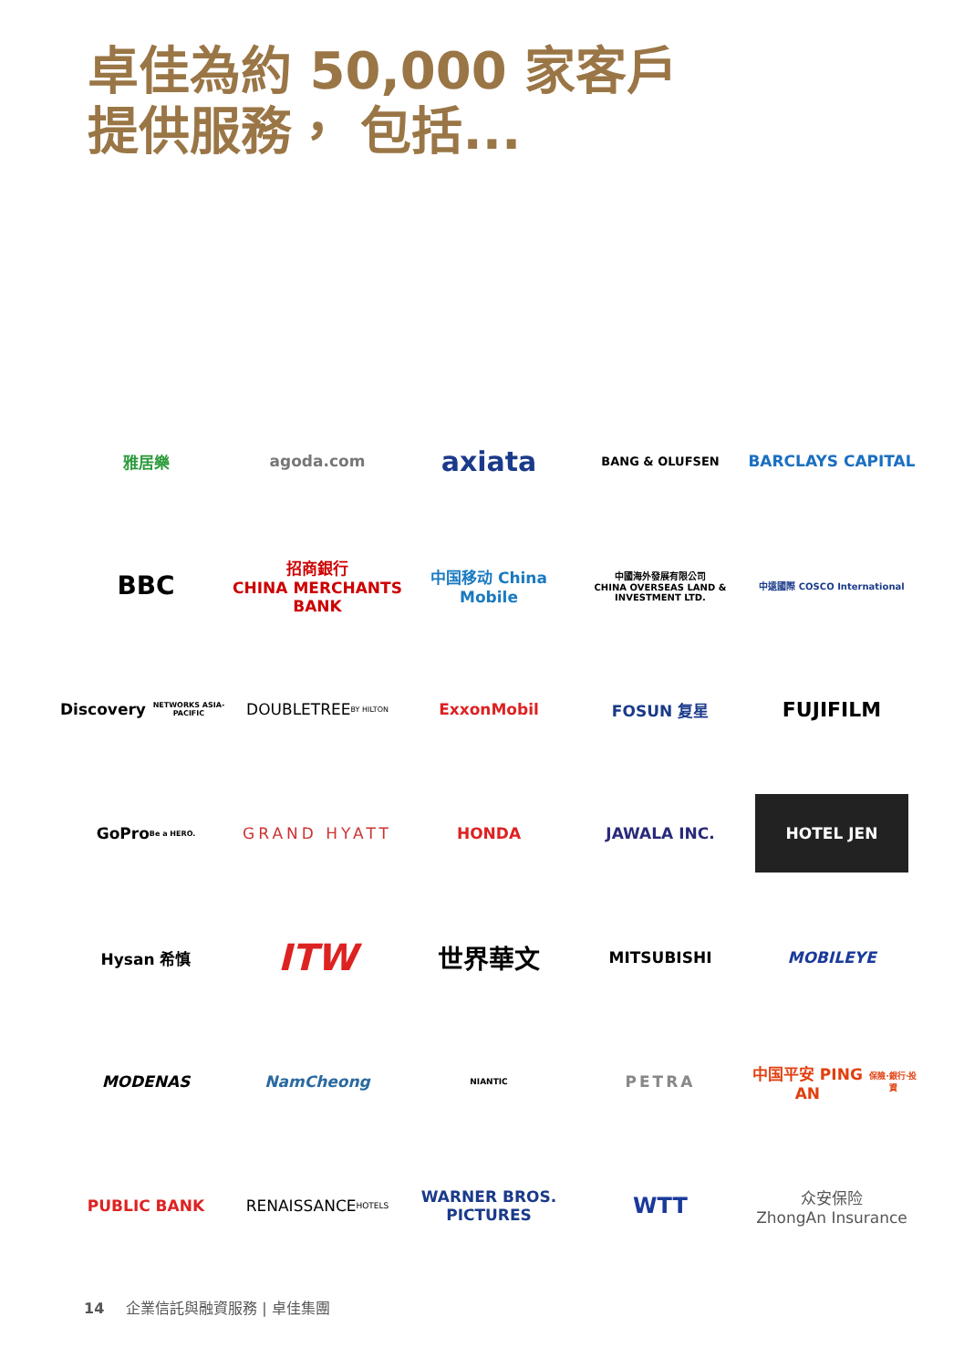卓佳為約 50,000 家客戶
提供服務， 包括...
雅居樂
agoda.com
axiata
BANG & OLUFSEN
BARCLAYS CAPITAL
BBC
招商銀行
CHINA MERCHANTS BANK
中国移动 China Mobile
中國海外發展有限公司
CHINA OVERSEAS LAND & INVESTMENT LTD.
中遠國際 COSCO International
Discovery
NETWORKS ASIA-PACIFIC
DOUBLETREE
BY HILTON
ExxonMobil
FOSUN 复星
FUJIFILM
GoPro
Be a HERO.
GRAND HYATT
HONDA
JAWALA INC.
HOTEL JEN
Hysan 希慎
ITW
世界華文
MITSUBISHI
MOBILEYE
MODENAS
NamCheong
NIANTIC
PETRA
中国平安 PING AN
保險·銀行·投資
PUBLIC BANK
RENAISSANCE
HOTELS
WARNER BROS. PICTURES
WTT
众安保险
ZhongAn Insurance
14 企業信託與融資服務 | 卓佳集團